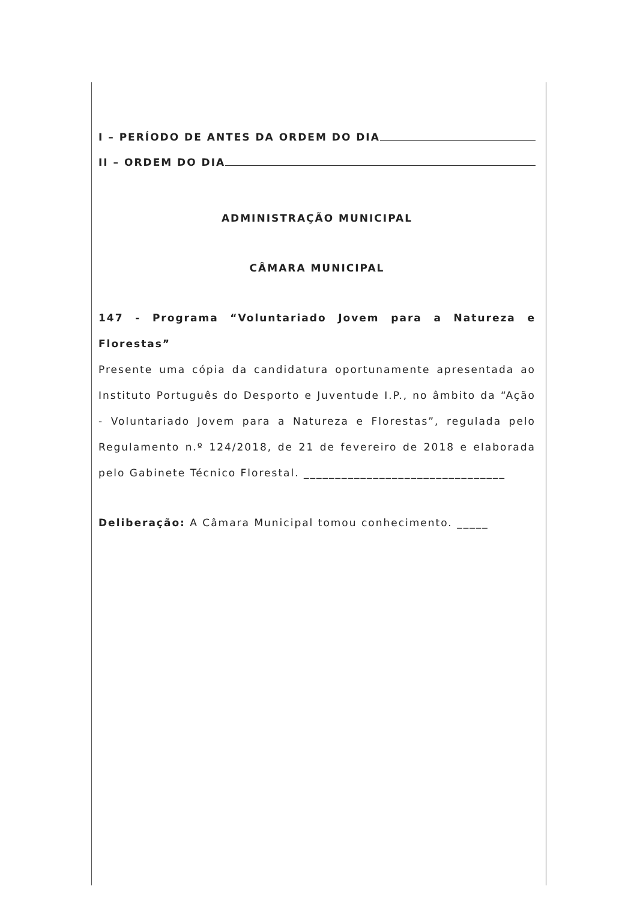I – PERÍODO DE ANTES DA ORDEM DO DIA
II – ORDEM DO DIA
ADMINISTRAÇÃO MUNICIPAL
CÂMARA MUNICIPAL
147 - Programa “Voluntariado Jovem para a Natureza e Florestas”
Presente uma cópia da candidatura oportunamente apresentada ao Instituto Português do Desporto e Juventude I.P., no âmbito da “Ação - Voluntariado Jovem para a Natureza e Florestas”, regulada pelo Regulamento n.º 124/2018, de 21 de fevereiro de 2018 e elaborada pelo Gabinete Técnico Florestal. ________________________________
Deliberação: A Câmara Municipal tomou conhecimento. _____